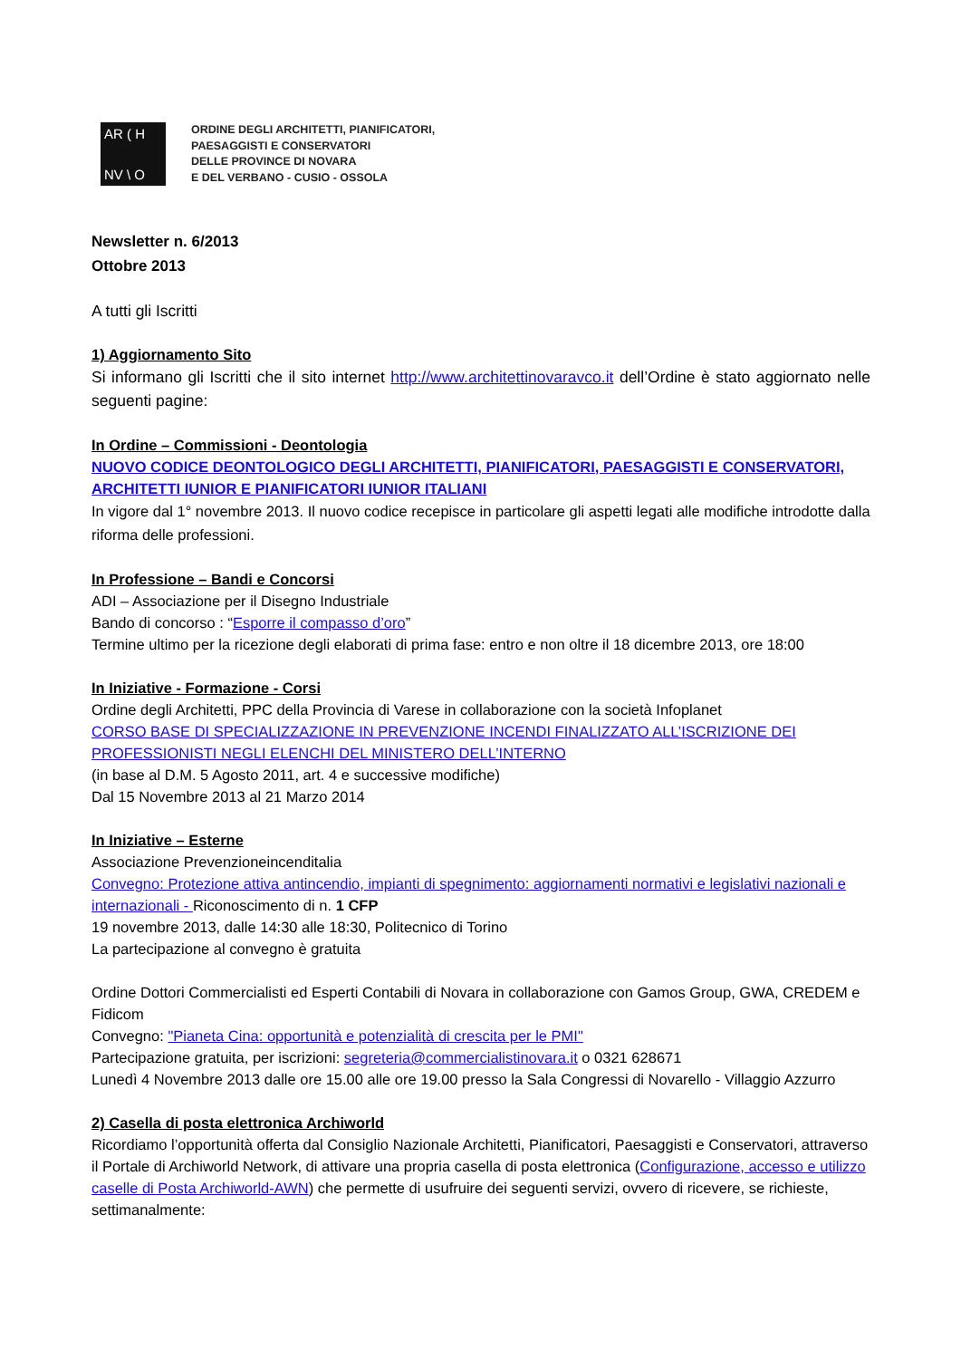AR ( H
NV \ O
ORDINE DEGLI ARCHITETTI, PIANIFICATORI,
PAESAGGISTI E CONSERVATORI
DELLE PROVINCE DI NOVARA
E DEL VERBANO - CUSIO - OSSOLA
Newsletter n. 6/2013
Ottobre 2013
A tutti gli Iscritti
1) Aggiornamento Sito
Si informano gli Iscritti che il sito internet http://www.architettinovaravco.it dell’Ordine è stato aggiornato nelle seguenti pagine:
In Ordine – Commissioni - Deontologia
NUOVO CODICE DEONTOLOGICO DEGLI ARCHITETTI, PIANIFICATORI, PAESAGGISTI E CONSERVATORI, ARCHITETTI IUNIOR E PIANIFICATORI IUNIOR ITALIANI
In vigore dal 1° novembre 2013. Il nuovo codice recepisce in particolare gli aspetti legati alle modifiche introdotte dalla riforma delle professioni.
In Professione – Bandi e Concorsi
ADI – Associazione per il Disegno Industriale
Bando di concorso : “Esporre il compasso d’oro”
Termine ultimo per la ricezione degli elaborati di prima fase: entro e non oltre il 18 dicembre 2013, ore 18:00
In Iniziative - Formazione - Corsi
Ordine degli Architetti, PPC della Provincia di Varese in collaborazione con la società Infoplanet
CORSO BASE DI SPECIALIZZAZIONE IN PREVENZIONE INCENDI FINALIZZATO ALL’ISCRIZIONE DEI PROFESSIONISTI NEGLI ELENCHI DEL MINISTERO DELL’INTERNO
(in base al D.M. 5 Agosto 2011, art. 4 e successive modifiche)
Dal 15 Novembre 2013 al 21 Marzo 2014
In Iniziative – Esterne
Associazione Prevenzioneincenditalia
Convegno: Protezione attiva antincendio, impianti di spegnimento: aggiornamenti normativi e legislativi nazionali e internazionali - Riconoscimento di n. 1 CFP
19 novembre 2013, dalle 14:30 alle 18:30, Politecnico di Torino
La partecipazione al convegno è gratuita
Ordine Dottori Commercialisti ed Esperti Contabili di Novara in collaborazione con Gamos Group, GWA, CREDEM e Fidicom
Convegno: "Pianeta Cina: opportunità e potenzialità di crescita per le PMI"
Partecipazione gratuita, per iscrizioni: segreteria@commercialistinovara.it o 0321 628671
Lunedì 4 Novembre 2013 dalle ore 15.00 alle ore 19.00 presso la Sala Congressi di Novarello - Villaggio Azzurro
2) Casella di posta elettronica Archiworld
Ricordiamo l’opportunità offerta dal Consiglio Nazionale Architetti, Pianificatori, Paesaggisti e Conservatori, attraverso il Portale di Archiworld Network, di attivare una propria casella di posta elettronica (Configurazione, accesso e utilizzo caselle di Posta Archiworld-AWN) che permette di usufruire dei seguenti servizi, ovvero di ricevere, se richieste, settimanalmente: